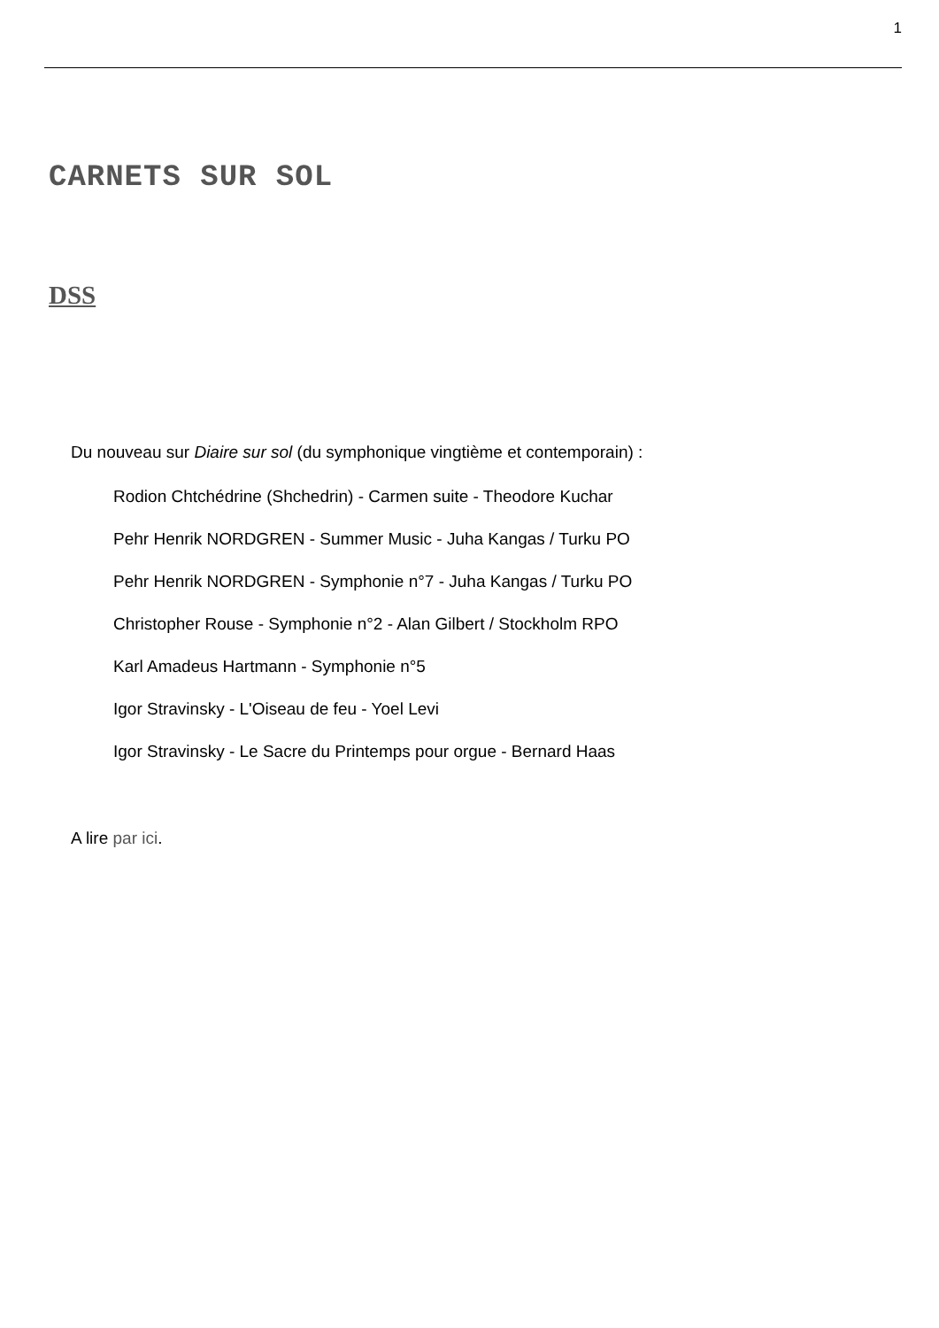1
CARNETS SUR SOL
DSS
Du nouveau sur Diaire sur sol (du symphonique vingtième et contemporain) :
Rodion Chtchédrine (Shchedrin) - Carmen suite - Theodore Kuchar
Pehr Henrik NORDGREN - Summer Music - Juha Kangas / Turku PO
Pehr Henrik NORDGREN - Symphonie n°7 - Juha Kangas / Turku PO
Christopher Rouse - Symphonie n°2 - Alan Gilbert / Stockholm RPO
Karl Amadeus Hartmann - Symphonie n°5
Igor Stravinsky - L'Oiseau de feu - Yoel Levi
Igor Stravinsky - Le Sacre du Printemps pour orgue - Bernard Haas
A lire par ici.